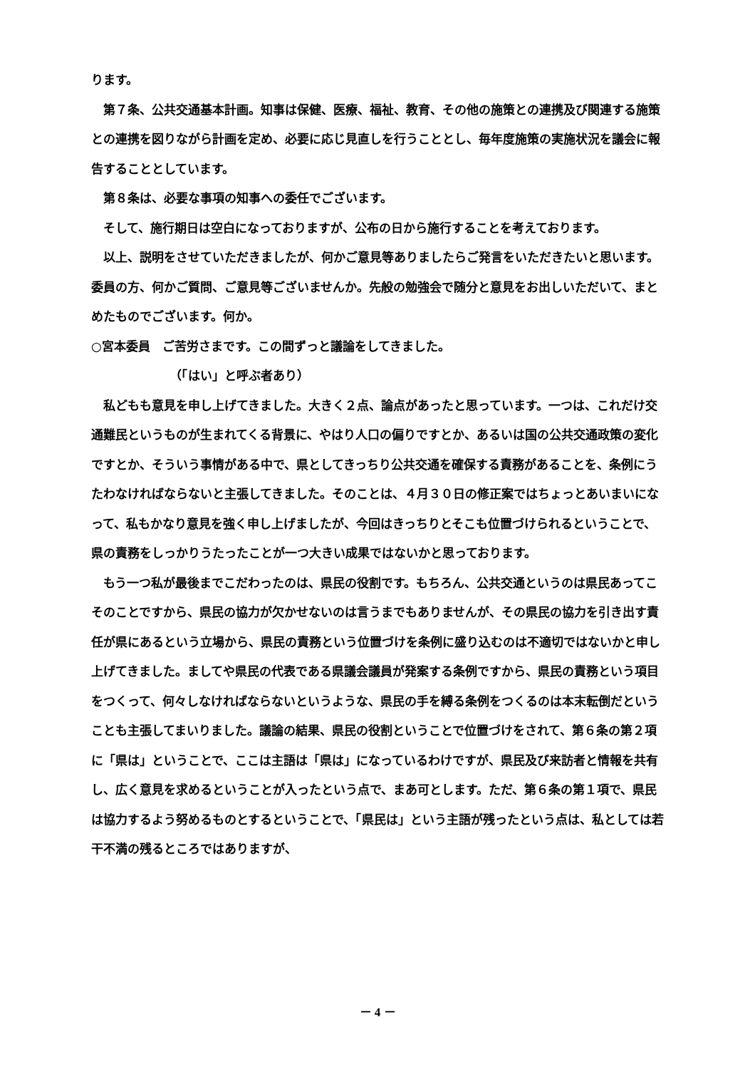ります。
第７条、公共交通基本計画。知事は保健、医療、福祉、教育、その他の施策との連携及び関連する施策との連携を図りながら計画を定め、必要に応じ見直しを行うこととし、毎年度施策の実施状況を議会に報告することとしています。
第８条は、必要な事項の知事への委任でございます。
そして、施行期日は空白になっておりますが、公布の日から施行することを考えております。
以上、説明をさせていただきましたが、何かご意見等ありましたらご発言をいただきたいと思います。委員の方、何かご質問、ご意見等ございませんか。先般の勉強会で随分と意見をお出しいただいて、まとめたものでございます。何か。
○宮本委員　ご苦労さまです。この間ずっと議論をしてきました。
（「はい」と呼ぶ者あり）
私どもも意見を申し上げてきました。大きく２点、論点があったと思っています。一つは、これだけ交通難民というものが生まれてくる背景に、やはり人口の偏りですとか、あるいは国の公共交通政策の変化ですとか、そういう事情がある中で、県としてきっちり公共交通を確保する責務があることを、条例にうたわなければならないと主張してきました。そのことは、４月３０日の修正案ではちょっとあいまいになって、私もかなり意見を強く申し上げましたが、今回はきっちりとそこも位置づけられるということで、県の責務をしっかりうたったことが一つ大きい成果ではないかと思っております。
もう一つ私が最後までこだわったのは、県民の役割です。もちろん、公共交通というのは県民あってこそのことですから、県民の協力が欠かせないのは言うまでもありませんが、その県民の協力を引き出す責任が県にあるという立場から、県民の責務という位置づけを条例に盛り込むのは不適切ではないかと申し上げてきました。ましてや県民の代表である県議会議員が発案する条例ですから、県民の責務という項目をつくって、何々しなければならないというような、県民の手を縛る条例をつくるのは本末転倒だということも主張してまいりました。議論の結果、県民の役割ということで位置づけをされて、第６条の第２項に「県は」ということで、ここは主語は「県は」になっているわけですが、県民及び来訪者と情報を共有し、広く意見を求めるということが入ったという点で、まあ可とします。ただ、第６条の第１項で、県民は協力するよう努めるものとするということで、「県民は」という主語が残ったという点は、私としては若干不満の残るところではありますが、
－ 4 －